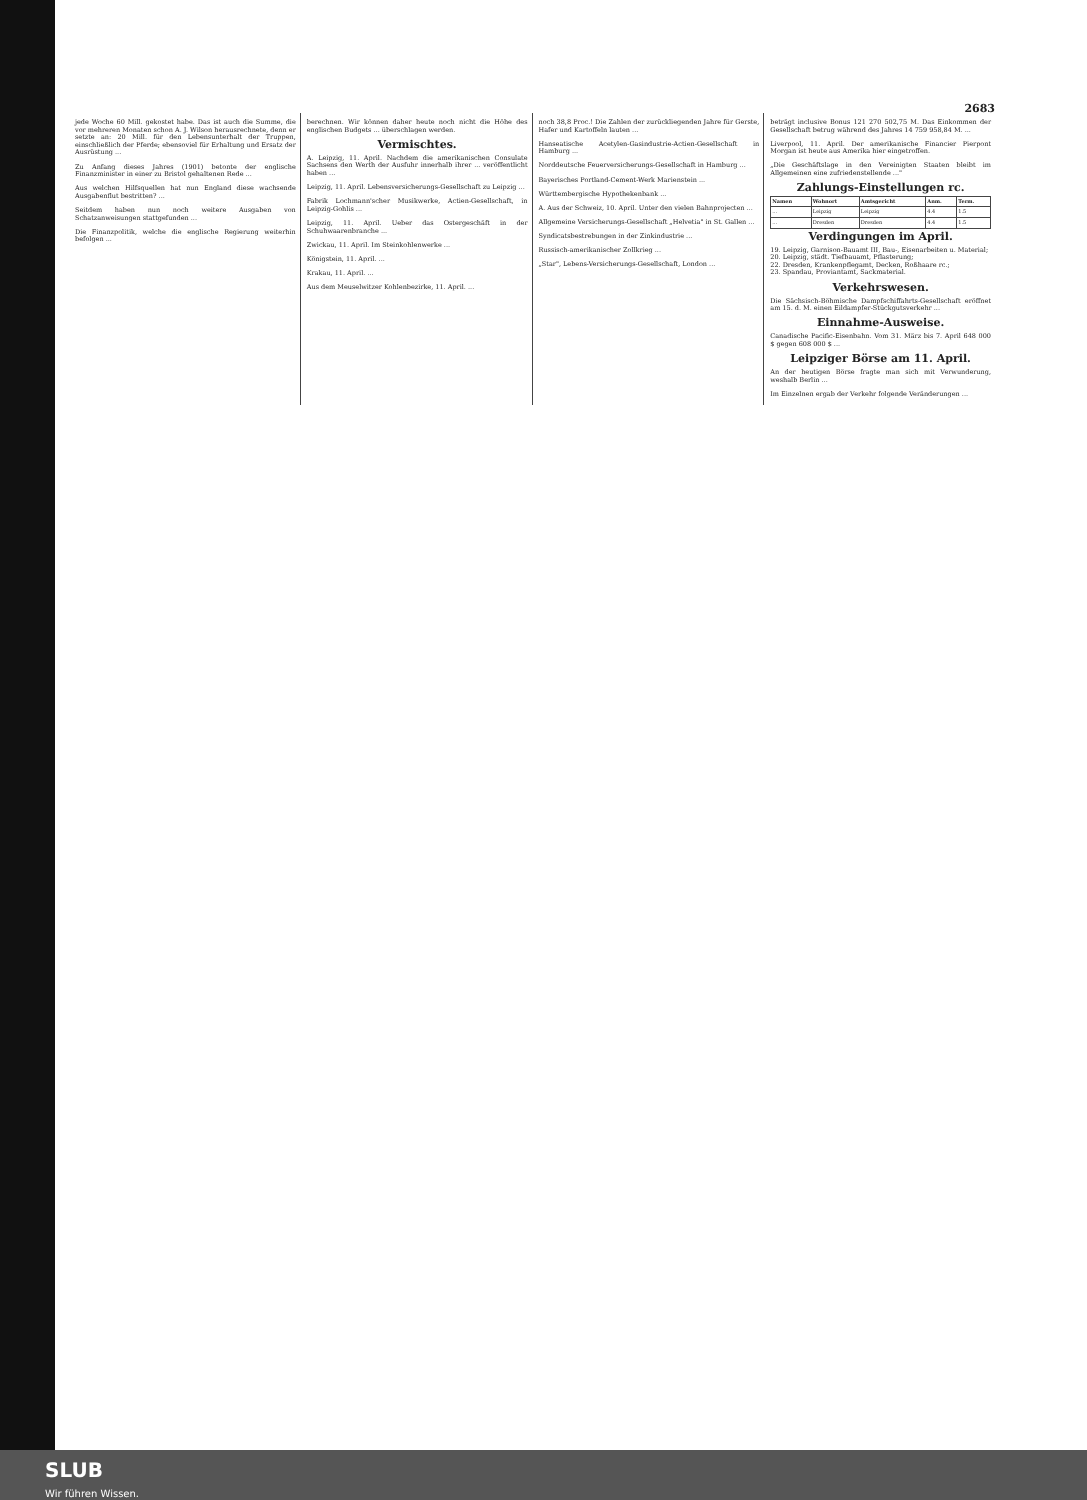2683
jede Woche 60 Mill. gekostet habe. Das ist auch die Summe, die vor mehreren Monaten schon A. J. Wilson herausrechnete, denn er setzte an: 20 Mill. für den Lebensunterhalt der Truppen, einschließlich der Pferde; ebensoviel für Erhaltung und Ersatz der Ausrüstung ...
Zu Anfang dieses Jahres (1901) betonte der englische Finanzminister in einer zu Bristol gehaltenen Rede ...
Aus welchen Hilfsquellen hat nun England diese wachsende Ausgabenflut bestritten? ...
Seitdem haben nun noch weitere Ausgaben von Schatzanweisungen stattgefunden ...
Die Finanzpolitik, welche die englische Regierung weiterhin befolgen ...
berechnen. Wir können daher heute noch nicht die Höhe des englischen Budgets ... überschlagen werden.
Vermischtes.
A. Leipzig, 11. April. Nachdem die amerikanischen Consulate Sachsens den Werth der Ausfuhr innerhalb ihrer ... veröffentlicht haben ...
Leipzig, 11. April. Lebensversicherungs-Gesellschaft zu Leipzig ...
Fabrik Lochmann'scher Musikwerke, Actien-Gesellschaft, in Leipzig-Gohlis ...
Leipzig, 11. April. Ueber das Ostergeschäft in der Schuhwaarenbranche ...
Zwickau, 11. April. Im Steinkohlenwerke ...
Königstein, 11. April. ...
Krakau, 11. April. ...
Aus dem Meuselwitzer Kohlenbezirke, 11. April. ...
noch 38,8 Proc.! Die Zahlen der zurückliegenden Jahre für Gerste, Hafer und Kartoffeln lauten ...
Hanseatische Acetylen-Gasindustrie-Actien-Gesellschaft in Hamburg ...
Norddeutsche Feuerversicherungs-Gesellschaft in Hamburg ...
Bayerisches Portland-Cement-Werk Marienstein ...
Württembergische Hypothekenbank ...
A. Aus der Schweiz, 10. April. Unter den vielen Bahnprojecten ...
Allgemeine Versicherungs-Gesellschaft „Helvetia" in St. Gallen ...
Syndicatsbestrebungen in der Zinkindustrie ...
Russisch-amerikanischer Zollkrieg ...
„Star", Lebens-Versicherungs-Gesellschaft, London ...
beträgt inclusive Bonus 121 270 502,75 M. Das Einkommen der Gesellschaft betrug während des Jahres 14 759 958,84 M. ...
Liverpool, 11. April. Der amerikanische Financier Pierpont Morgan ist heute aus Amerika hier eingetroffen.
„Die Geschäftslage in den Vereinigten Staaten bleibt im Allgemeinen eine zufriedenstellende ..."
Zahlungs-Einstellungen rc.
| Namen | Wohnort | Amtsgericht | Anm. | Term. |
| --- | --- | --- | --- | --- |
| … | Leipzig | Leipzig | 4.4 | 1.5 |
| … | Dresden | Dresden | 4.4 | 1.5 |
Verdingungen im April.
19. Leipzig, Garnison-Bauamt III, Bau-, Eisenarbeiten u. Material;
20. Leipzig, städt. Tiefbauamt, Pflasterung;
22. Dresden, Krankenpflegamt, Decken, Roßhaare rc.;
23. Spandau, Proviantamt, Sackmaterial.
Verkehrswesen.
Die Sächsisch-Böhmische Dampfschiffahrts-Gesellschaft eröffnet am 15. d. M. einen Eildampfer-Stückgutsverkehr ...
Einnahme-Ausweise.
Canadische Pacific-Eisenbahn. Vom 31. März bis 7. April 648 000 $ gegen 608 000 $ ...
Leipziger Börse am 11. April.
An der heutigen Börse fragte man sich mit Verwunderung, weshalb Berlin ...
Im Einzelnen ergab der Verkehr folgende Veränderungen ...
SLUB
Wir führen Wissen.